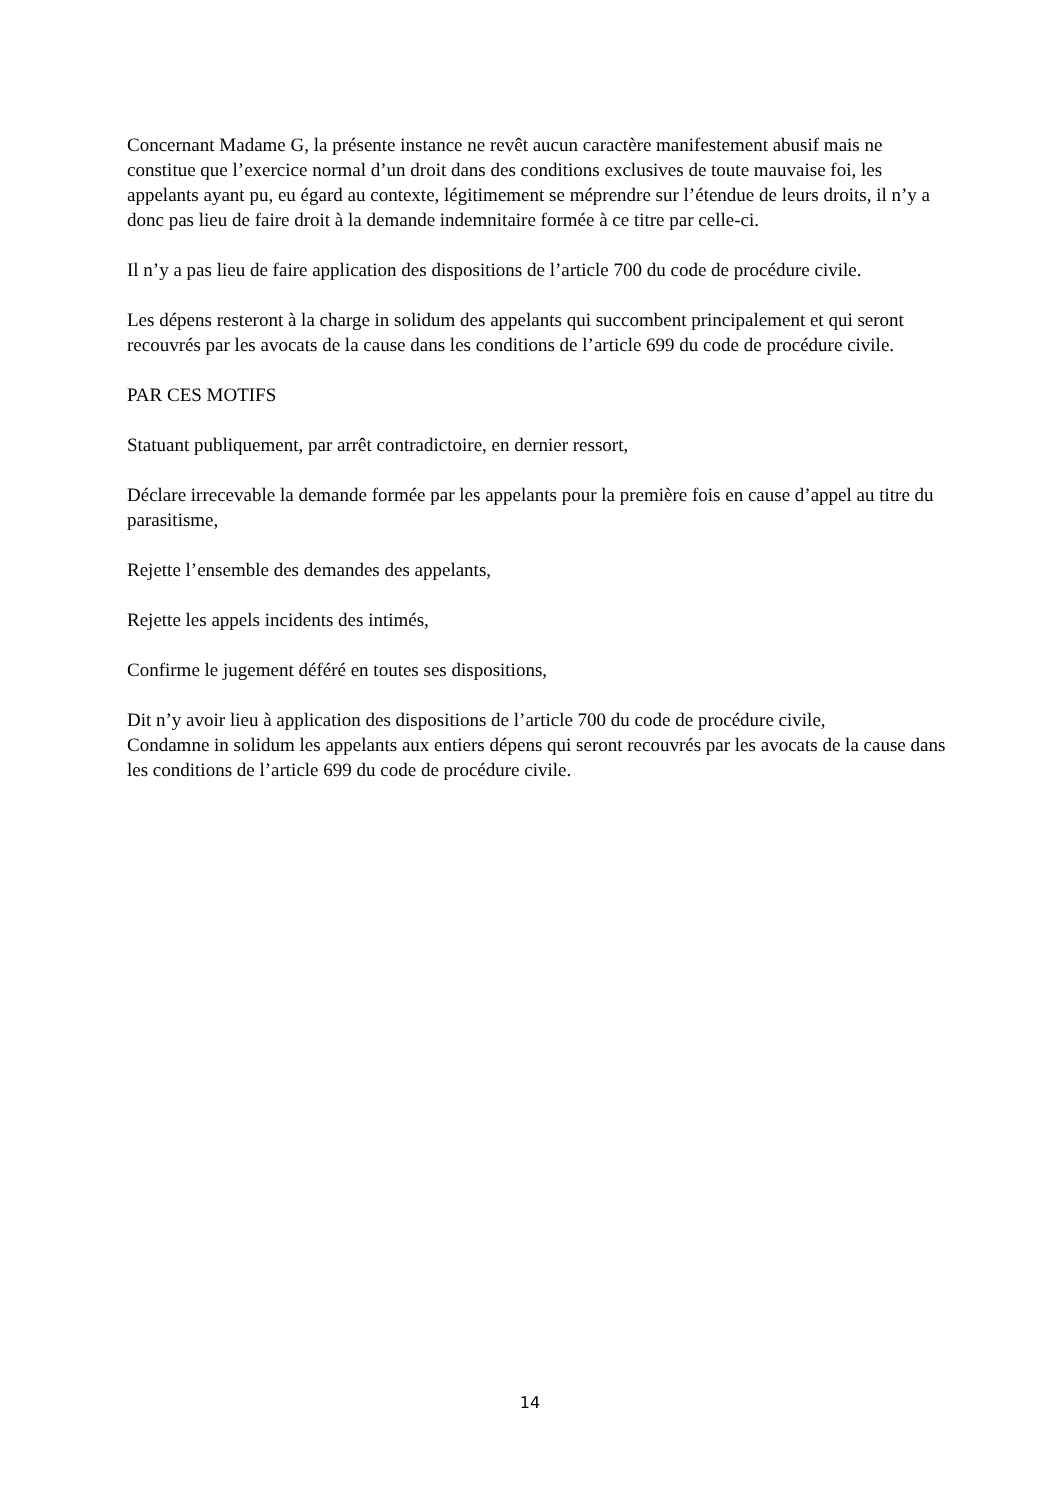Concernant Madame G, la présente instance ne revêt aucun caractère manifestement abusif mais ne constitue que l’exercice normal d’un droit dans des conditions exclusives de toute mauvaise foi, les appelants ayant pu, eu égard au contexte, légitimement se méprendre sur l’étendue de leurs droits, il n’y a donc pas lieu de faire droit à la demande indemnitaire formée à ce titre par celle-ci.
Il n’y a pas lieu de faire application des dispositions de l’article 700 du code de procédure civile.
Les dépens resteront à la charge in solidum des appelants qui succombent principalement et qui seront recouvrés par les avocats de la cause dans les conditions de l’article 699 du code de procédure civile.
PAR CES MOTIFS
Statuant publiquement, par arrêt contradictoire, en dernier ressort,
Déclare irrecevable la demande formée par les appelants pour la première fois en cause d’appel au titre du parasitisme,
Rejette l’ensemble des demandes des appelants,
Rejette les appels incidents des intimés,
Confirme le jugement déféré en toutes ses dispositions,
Dit n’y avoir lieu à application des dispositions de l’article 700 du code de procédure civile,
Condamne in solidum les appelants aux entiers dépens qui seront recouvrés par les avocats de la cause dans les conditions de l’article 699 du code de procédure civile.
14